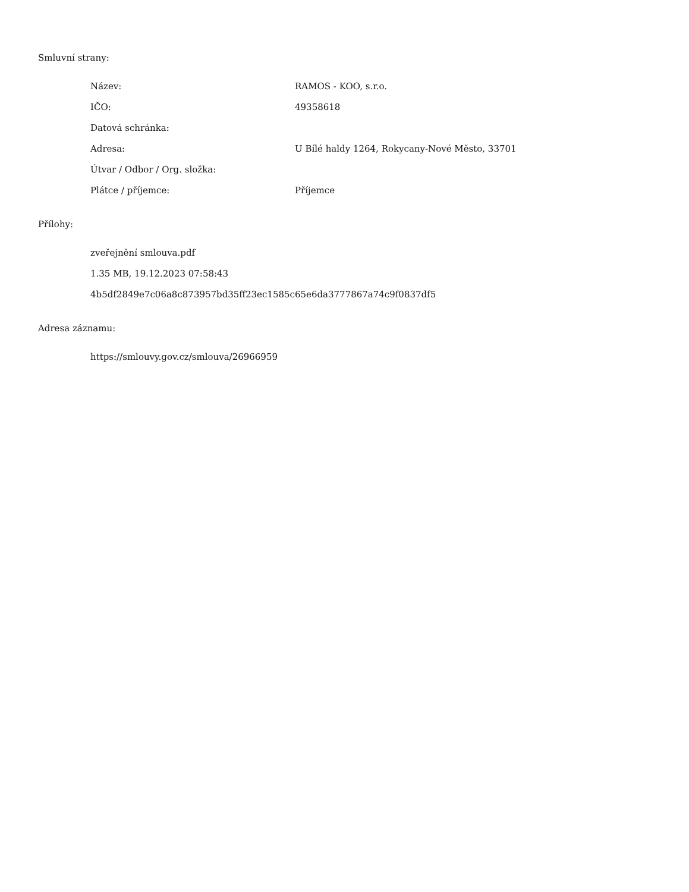Smluvní strany:
| Název: | RAMOS - KOO, s.r.o. |
| IČO: | 49358618 |
| Datová schránka: | |
| Adresa: | U Bílé haldy 1264, Rokycany-Nové Město, 33701 |
| Útvar / Odbor / Org. složka: | |
| Plátce / příjemce: | Příjemce |
Přílohy:
zveřejnění smlouva.pdf
1.35 MB, 19.12.2023 07:58:43
4b5df2849e7c06a8c873957bd35ff23ec1585c65e6da3777867a74c9f0837df5
Adresa záznamu:
https://smlouvy.gov.cz/smlouva/26966959